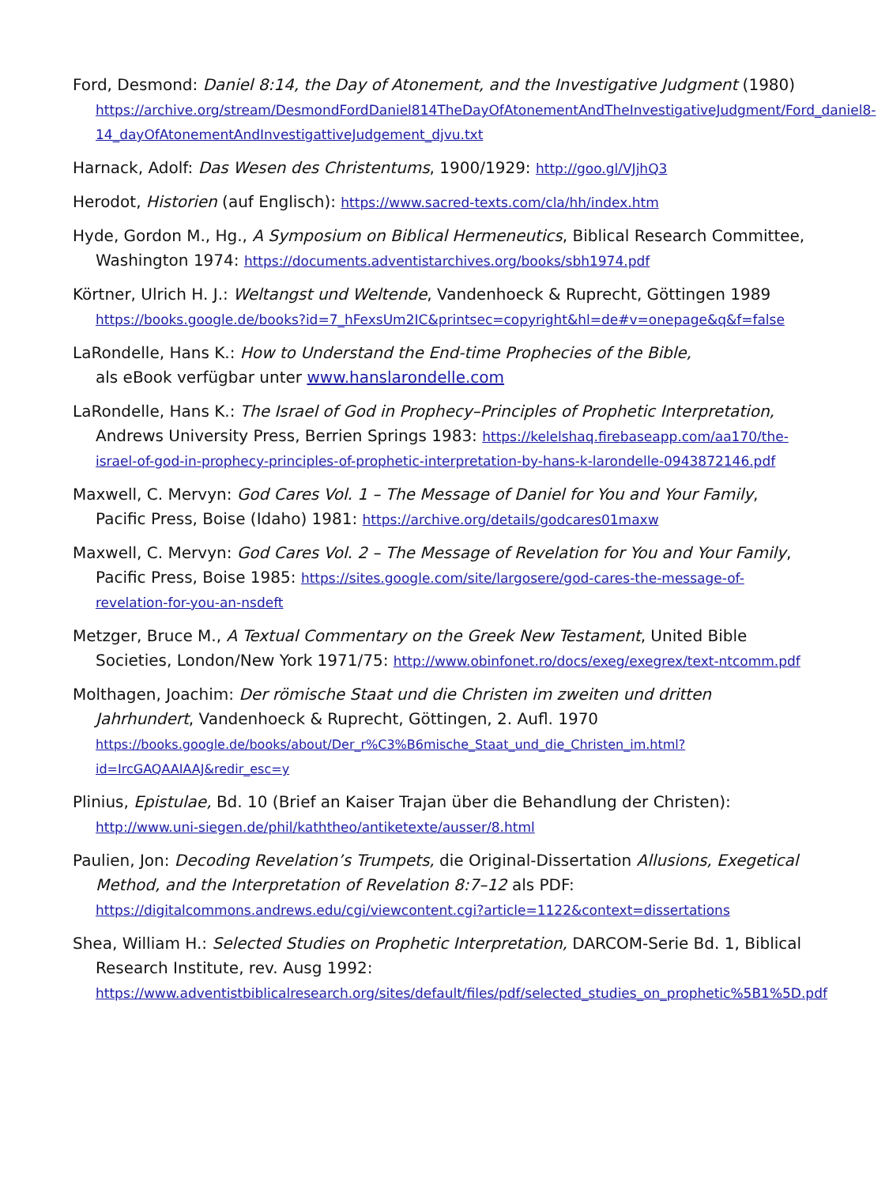Ford, Desmond: Daniel 8:14, the Day of Atonement, and the Investigative Judgment (1980) https://archive.org/stream/DesmondFordDaniel814TheDayOfAtonementAndTheInvestigativeJudgment/Ford_daniel8-14_dayOfAtonementAndInvestigattiveJudgement_djvu.txt
Harnack, Adolf: Das Wesen des Christentums, 1900/1929: http://goo.gl/VJjhQ3
Herodot, Historien (auf Englisch): https://www.sacred-texts.com/cla/hh/index.htm
Hyde, Gordon M., Hg., A Symposium on Biblical Hermeneutics, Biblical Research Committee, Washington 1974: https://documents.adventistarchives.org/books/sbh1974.pdf
Körtner, Ulrich H. J.: Weltangst und Weltende, Vandenhoeck & Ruprecht, Göttingen 1989 https://books.google.de/books?id=7_hFexsUm2IC&printsec=copyright&hl=de#v=onepage&q&f=false
LaRondelle, Hans K.: How to Understand the End-time Prophecies of the Bible,
als eBook verfügbar unter www.hanslarondelle.com
LaRondelle, Hans K.: The Israel of God in Prophecy–Principles of Prophetic Interpretation, Andrews University Press, Berrien Springs 1983: https://kelelshaq.firebaseapp.com/aa170/the-israel-of-god-in-prophecy-principles-of-prophetic-interpretation-by-hans-k-larondelle-0943872146.pdf
Maxwell, C. Mervyn: God Cares Vol. 1 – The Message of Daniel for You and Your Family, Pacific Press, Boise (Idaho) 1981: https://archive.org/details/godcares01maxw
Maxwell, C. Mervyn: God Cares Vol. 2 – The Message of Revelation for You and Your Family, Pacific Press, Boise 1985: https://sites.google.com/site/largosere/god-cares-the-message-of-revelation-for-you-an-nsdeft
Metzger, Bruce M., A Textual Commentary on the Greek New Testament, United Bible Societies, London/New York 1971/75: http://www.obinfonet.ro/docs/exeg/exegrex/text-ntcomm.pdf
Molthagen, Joachim: Der römische Staat und die Christen im zweiten und dritten Jahrhundert, Vandenhoeck & Ruprecht, Göttingen, 2. Aufl. 1970 https://books.google.de/books/about/Der_r%C3%B6mische_Staat_und_die_Christen_im.html?id=IrcGAQAAIAAJ&redir_esc=y
Plinius, Epistulae, Bd. 10 (Brief an Kaiser Trajan über die Behandlung der Christen): http://www.uni-siegen.de/phil/kaththeo/antiketexte/ausser/8.html
Paulien, Jon: Decoding Revelation’s Trumpets, die Original-Dissertation Allusions, Exegetical Method, and the Interpretation of Revelation 8:7–12 als PDF: https://digitalcommons.andrews.edu/cgi/viewcontent.cgi?article=1122&context=dissertations
Shea, William H.: Selected Studies on Prophetic Interpretation, DARCOM-Serie Bd. 1, Biblical Research Institute, rev. Ausg 1992: https://www.adventistbiblicalresearch.org/sites/default/files/pdf/selected_studies_on_prophetic%5B1%5D.pdf